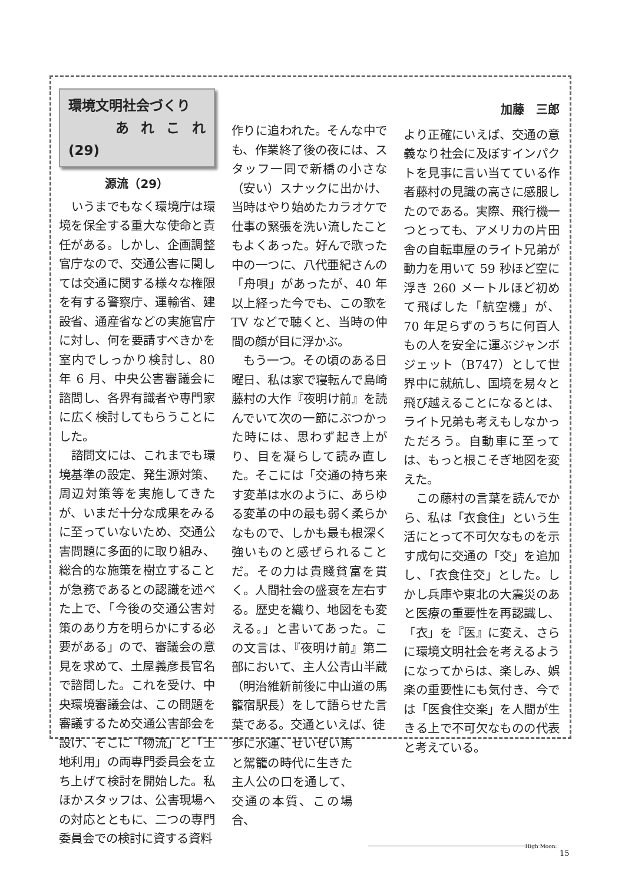環境文明社会づくり
あれこれ (29)
源流（29）
いうまでもなく環境庁は環境を保全する重大な使命と責任がある。しかし、企画調整官庁なので、交通公害に関しては交通に関する様々な権限を有する警察庁、運輸省、建設省、通産省などの実施官庁に対し、何を要請すべきかを室内でしっかり検討し、80 年 6 月、中央公害審議会に諮問し、各界有識者や専門家に広く検討してもらうことにした。
諮問文には、これまでも環境基準の設定、発生源対策、周辺対策等を実施してきたが、いまだ十分な成果をみるに至っていないため、交通公害問題に多面的に取り組み、総合的な施策を樹立することが急務であるとの認識を述べた上で、「今後の交通公害対策のあり方を明らかにする必要がある」ので、審議会の意見を求めて、土屋義彦長官名で諮問した。これを受け、中央環境審議会は、この問題を審議するため交通公害部会を設け、そこに「物流」と「土地利用」の両専門委員会を立ち上げて検討を開始した。私ほかスタッフは、公害現場への対応とともに、二つの専門委員会での検討に資する資料
作りに追われた。そんな中でも、作業終了後の夜には、スタッフ一同で新橋の小さな（安い）スナックに出かけ、当時はやり始めたカラオケで仕事の緊張を洗い流したこともよくあった。好んで歌った中の一つに、八代亜紀さんの「舟唄」があったが、40 年以上経った今でも、この歌を TV などで聴くと、当時の仲間の顔が目に浮かぶ。
もう一つ。その頃のある日曜日、私は家で寝転んで島崎藤村の大作『夜明け前』を読んでいて次の一節にぶつかった時には、思わず起き上がり、目を凝らして読み直した。そこには「交通の持ち来す変革は水のように、あらゆる変革の中の最も弱く柔らかなもので、しかも最も根深く強いものと感ぜられることだ。その力は貴賤貧富を貫く。人間社会の盛衰を左右する。歴史を織り、地図をも変える。」と書いてあった。この文言は、『夜明け前』第二部において、主人公青山半蔵（明治維新前後に中山道の馬籠宿駅長）をして語らせた言葉である。交通といえば、徒
歩に水運、せいぜい馬と駕籠の時代に生きた主人公の口を通して、交通の本質、この場合、
加藤　三郎
より正確にいえば、交通の意義なり社会に及ぼすインパクトを見事に言い当てている作者藤村の見識の高さに感服したのである。実際、飛行機一つとっても、アメリカの片田舎の自転車屋のライト兄弟が動力を用いて 59 秒ほど空に浮き 260 メートルほど初めて飛ばした「航空機」が、70 年足らずのうちに何百人もの人を安全に運ぶジャンボジェット（B747）として世界中に就航し、国境を易々と飛び越えることになるとは、ライト兄弟も考えもしなかっただろう。自動車に至っては、もっと根こそぎ地図を変えた。
この藤村の言葉を読んでから、私は「衣食住」という生活にとって不可欠なものを示す成句に交通の「交」を追加し、「衣食住交」とした。しかし兵庫や東北の大震災のあと医療の重要性を再認識し、「衣」を『医』に変え、さらに環境文明社会を考えるようになってからは、楽しみ、娯楽の重要性にも気付き、今では「医食住交楽」を人間が生きる上で不可欠なものの代表と考えている。
High Moon.
15